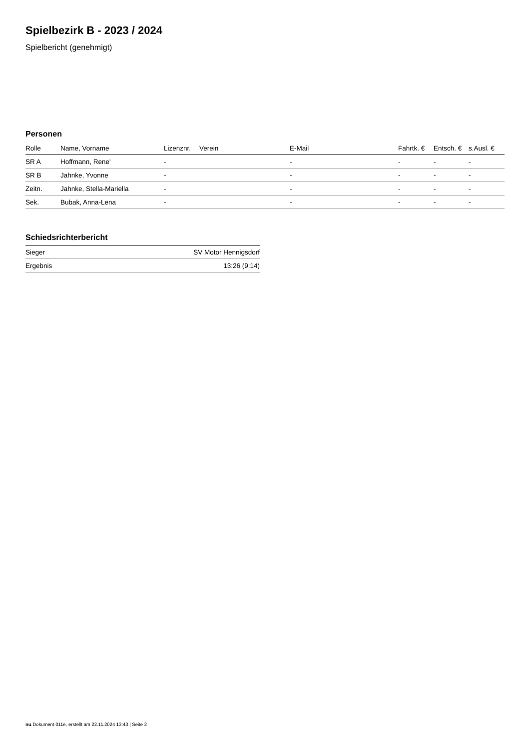Spielbezirk B - 2023 / 2024
Spielbericht (genehmigt)
Personen
| Rolle | Name, Vorname | Lizenznr. | Verein | E-Mail | Fahrtk. € | Entsch. € | s.Ausl. € |
| --- | --- | --- | --- | --- | --- | --- | --- |
| SR A | Hoffmann, Rene' | - | | - | - | - | - |
| SR B | Jahnke, Yvonne | - | | - | - | - | - |
| Zeitn. | Jahnke, Stella-Mariella | - | | - | - | - | - |
| Sek. | Bubak, Anna-Lena | - | | - | - | - | - |
Schiedsrichterbericht
| Sieger | SV Motor Hennigsdorf |
| Ergebnis | 13:26 (9:14) |
nu.Dokument 011e, erstellt am 22.11.2024 13:43 | Seite 2